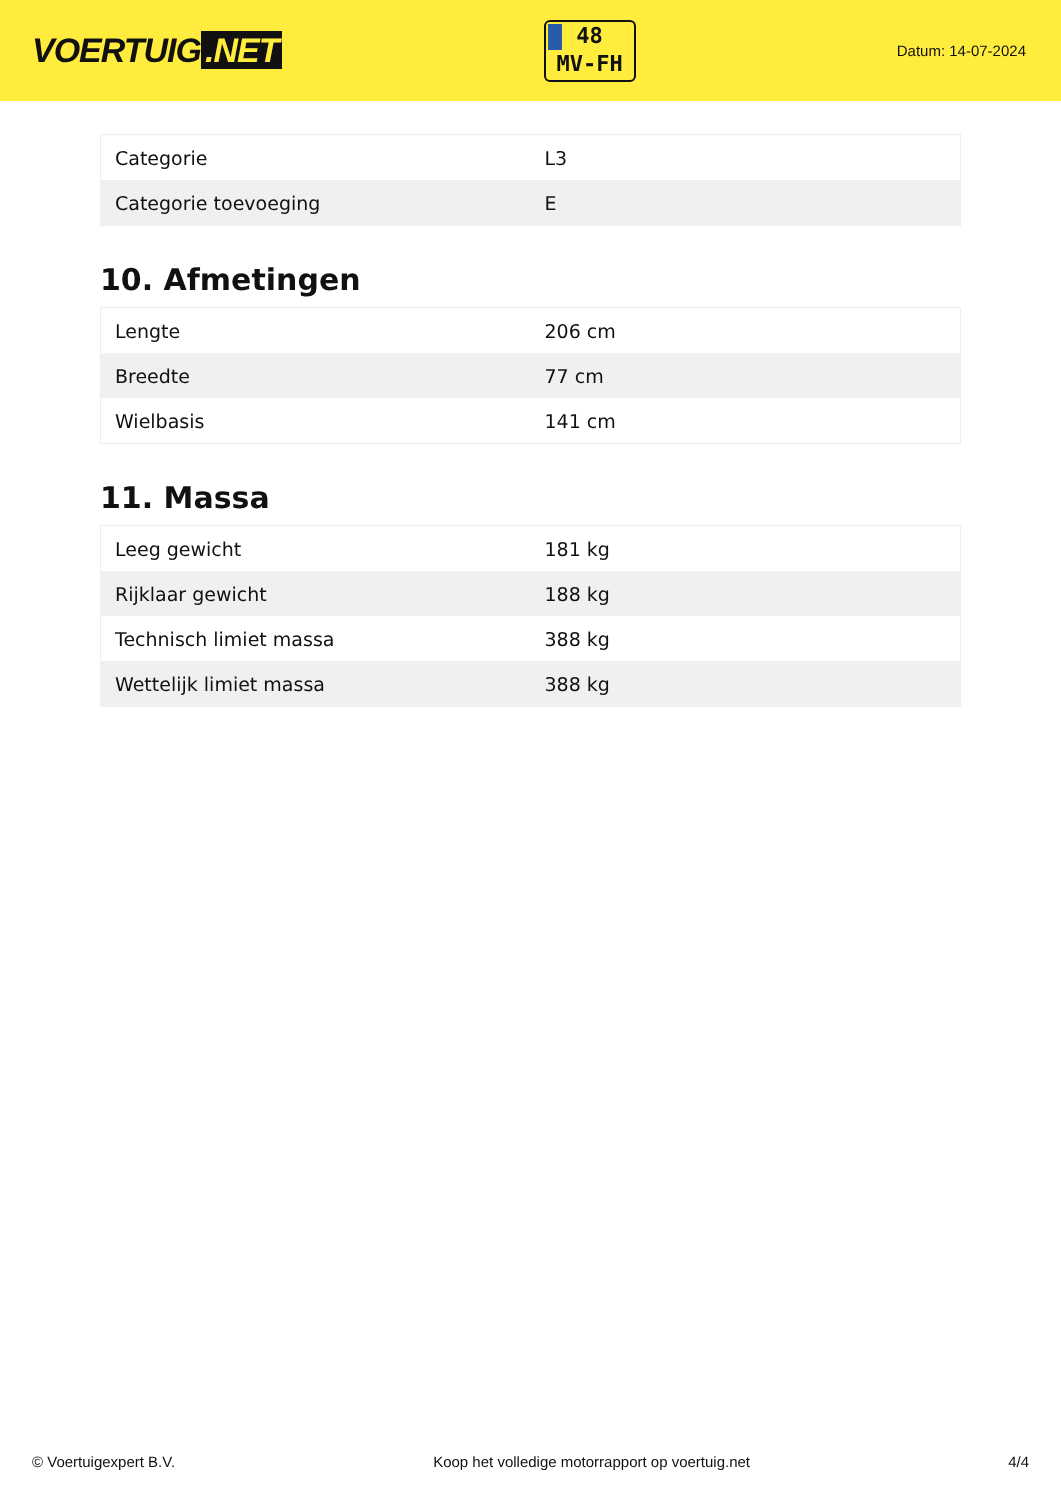VOERTUIG.NET
48
MV-FH
Datum: 14-07-2024
| Categorie | L3 |
| Categorie toevoeging | E |
10. Afmetingen
| Lengte | 206 cm |
| Breedte | 77 cm |
| Wielbasis | 141 cm |
11. Massa
| Leeg gewicht | 181 kg |
| Rijklaar gewicht | 188 kg |
| Technisch limiet massa | 388 kg |
| Wettelijk limiet massa | 388 kg |
© Voertuigexpert B.V. Koop het volledige motorrapport op voertuig.net 4/4